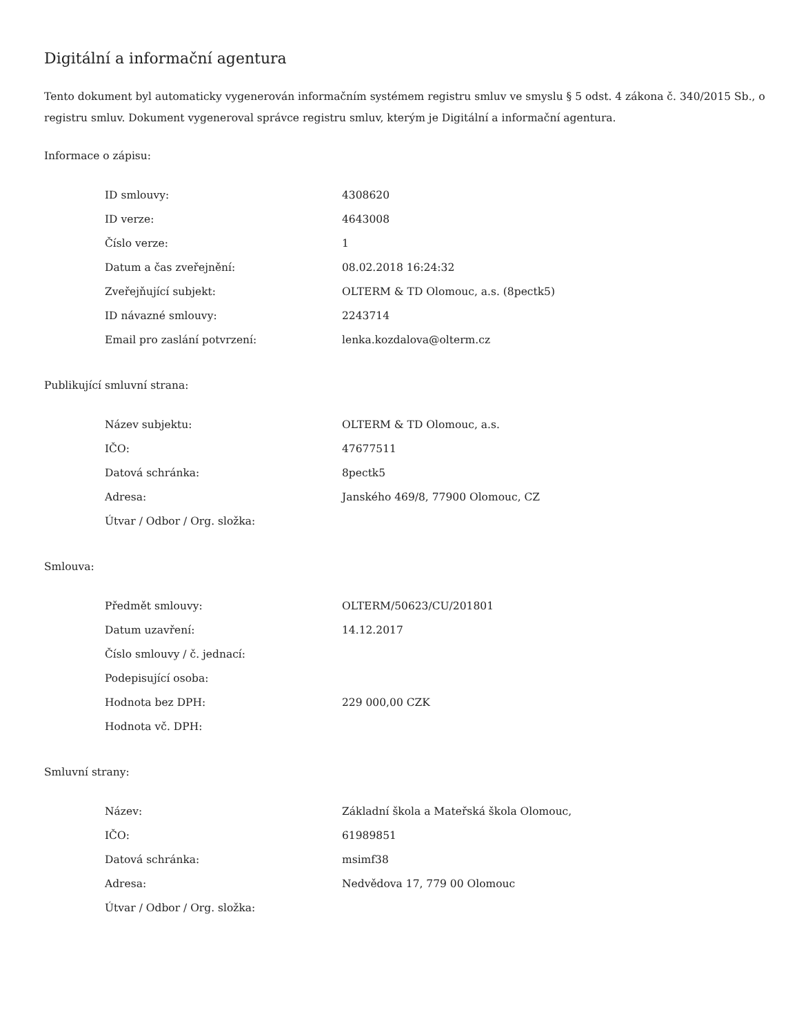Digitální a informační agentura
Tento dokument byl automaticky vygenerován informačním systémem registru smluv ve smyslu § 5 odst. 4 zákona č. 340/2015 Sb., o registru smluv. Dokument vygeneroval správce registru smluv, kterým je Digitální a informační agentura.
Informace o zápisu:
| ID smlouvy: | 4308620 |
| ID verze: | 4643008 |
| Číslo verze: | 1 |
| Datum a čas zveřejnění: | 08.02.2018 16:24:32 |
| Zveřejňující subjekt: | OLTERM & TD Olomouc, a.s. (8pectk5) |
| ID návazné smlouvy: | 2243714 |
| Email pro zaslání potvrzení: | lenka.kozdalova@olterm.cz |
Publikující smluvní strana:
| Název subjektu: | OLTERM & TD Olomouc, a.s. |
| IČO: | 47677511 |
| Datová schránka: | 8pectk5 |
| Adresa: | Janského 469/8, 77900 Olomouc, CZ |
| Útvar / Odbor / Org. složka: | |
Smlouva:
| Předmět smlouvy: | OLTERM/50623/CU/201801 |
| Datum uzavření: | 14.12.2017 |
| Číslo smlouvy / č. jednací: | |
| Podepisující osoba: | |
| Hodnota bez DPH: | 229 000,00 CZK |
| Hodnota vč. DPH: | |
Smluvní strany:
| Název: | Základní škola a Mateřská škola Olomouc, |
| IČO: | 61989851 |
| Datová schránka: | msimf38 |
| Adresa: | Nedvědova 17, 779 00 Olomouc |
| Útvar / Odbor / Org. složka: | |